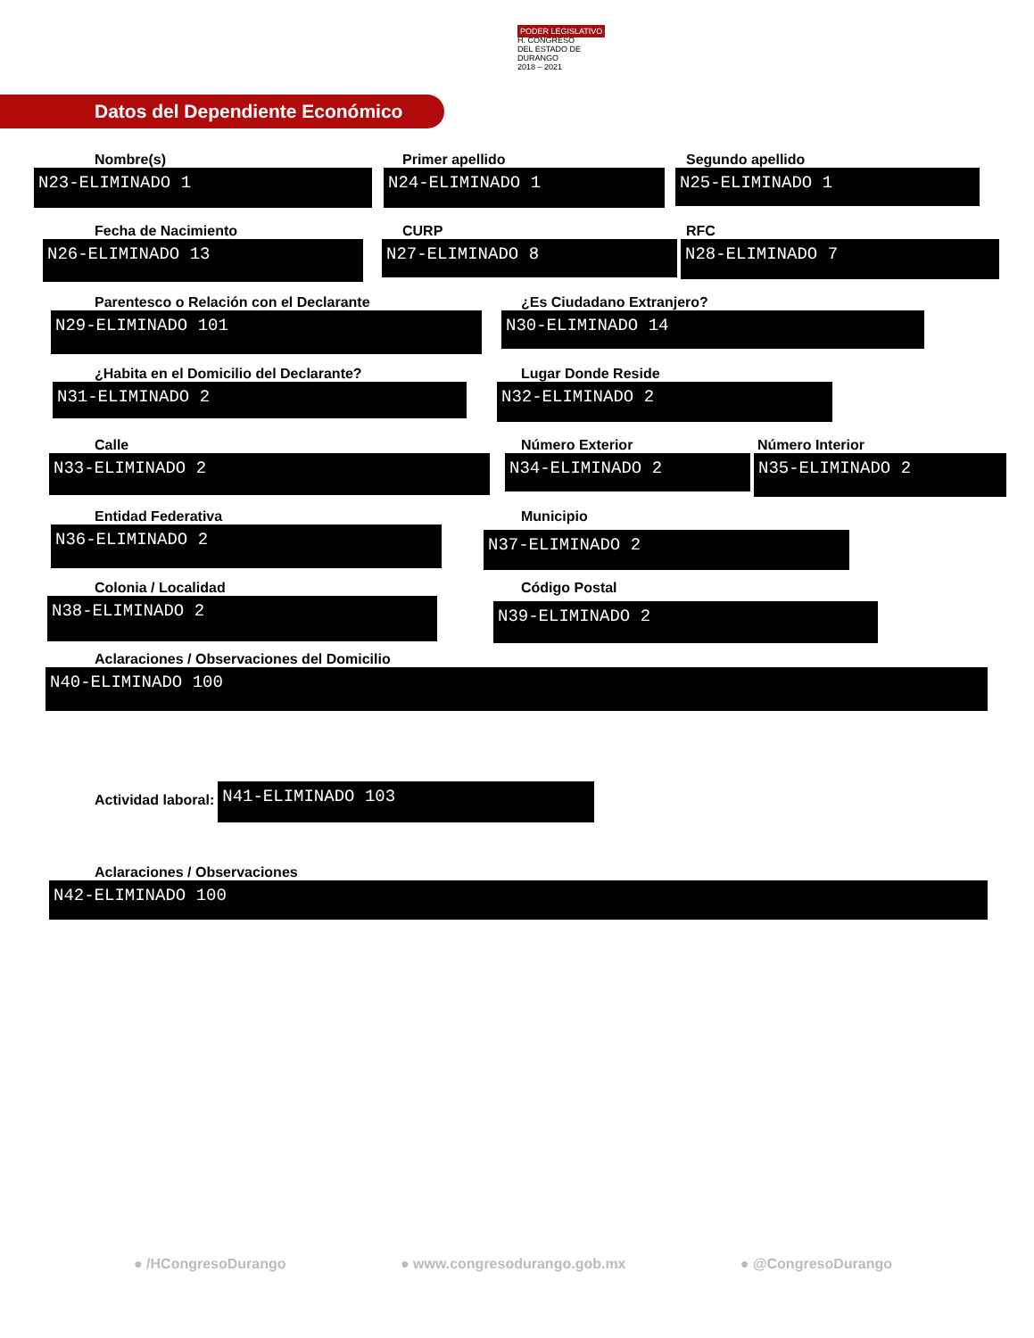PODER LEGISLATIVO
H. CONGRESO
DEL ESTADO DE DURANGO
2018 – 2021
Datos del Dependiente Económico
Nombre(s)
N23-ELIMINADO 1
Primer apellido
N24-ELIMINADO 1
Segundo apellido
N25-ELIMINADO 1
Fecha de Nacimiento
N26-ELIMINADO 13
CURP
N27-ELIMINADO 8
RFC
N28-ELIMINADO 7
Parentesco o Relación con el Declarante
N29-ELIMINADO 101
¿Es Ciudadano Extranjero?
N30-ELIMINADO 14
¿Habita en el Domicilio del Declarante?
N31-ELIMINADO 2
Lugar Donde Reside
N32-ELIMINADO 2
Calle
N33-ELIMINADO 2
Número Exterior
N34-ELIMINADO 2
Número Interior
N35-ELIMINADO 2
Entidad Federativa
N36-ELIMINADO 2
Municipio
N37-ELIMINADO 2
Colonia / Localidad
N38-ELIMINADO 2
Código Postal
N39-ELIMINADO 2
Aclaraciones / Observaciones del Domicilio
N40-ELIMINADO 100
Actividad laboral:
N41-ELIMINADO 103
Aclaraciones / Observaciones
N42-ELIMINADO 100
● /HCongresoDurango ● www.congresodurango.gob.mx ● @CongresoDurango